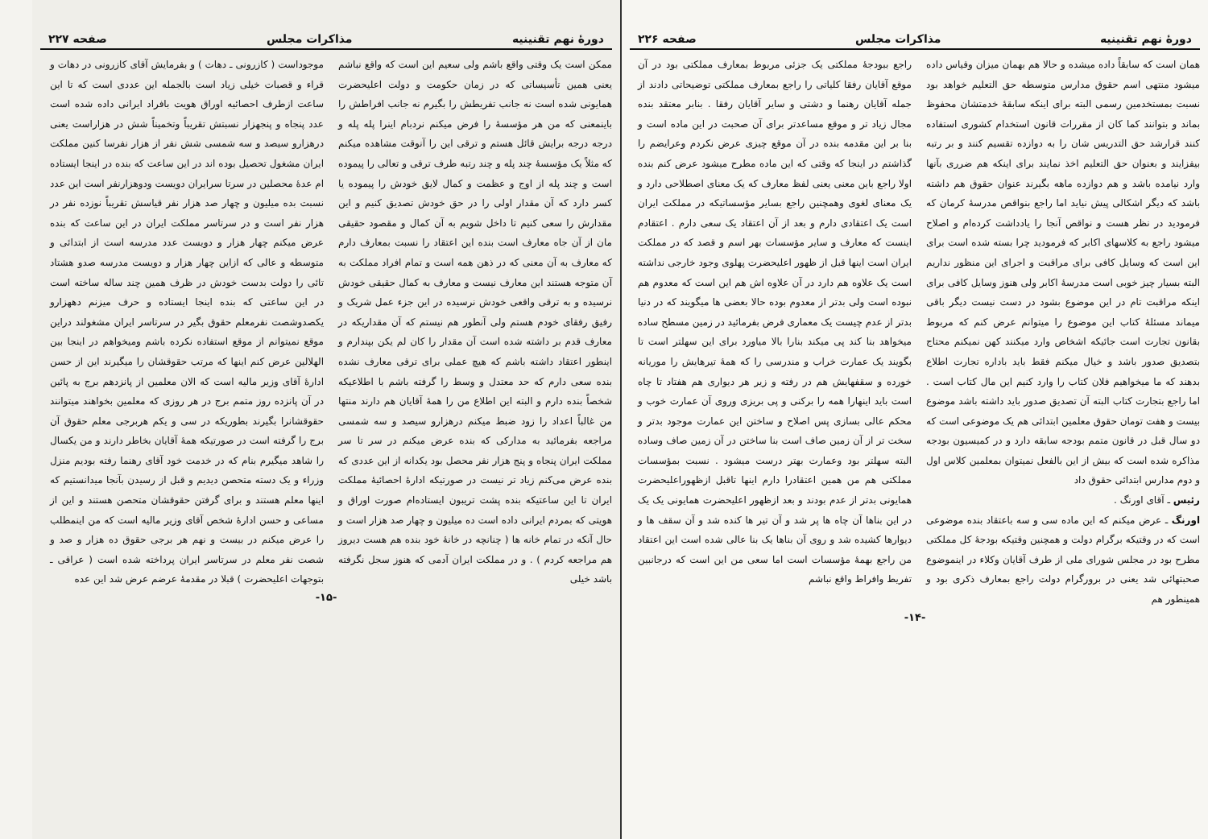دورهٔ نهم تقنینیه مذاکرات مجلس صفحه ۲۲۶
همان است که سابقاً داده میشده و حالا هم بهمان میزان وقیاس داده میشود منتهی اسم حقوق مدارس متوسطه حق التعلیم خواهد بود نسبت بمستخدمین رسمی البته برای اینکه سابقهٔ خدمتشان محفوظ بماند و بتوانند کما کان از مقررات قانون استخدام کشوری استفاده کنند قرارشد حق التدریس شان را به دوازده تقسیم کنند و بر رتبه بیفزایند و بعنوان حق التعلیم اخذ نمایند برای اینکه هم ضرری بآنها وارد نیامده باشد و هم دوازده ماهه بگیرند عنوان حقوق هم داشته باشد که دیگر اشکالی پیش نیاید اما راجع بنواقص مدرسهٔ کرمان که فرمودید در نظر هست و نواقص آنجا را یادداشت کرده‌ام و اصلاح میشود راجع به کلاسهای اکابر که فرمودید چرا بسته شده است برای این است که وسایل کافی برای مراقبت و اجرای این منظور نداریم البته بسیار چیز خوبی است مدرسهٔ اکابر ولی هنوز وسایل کافی برای اینکه مراقبت تام در این موضوع بشود در دست نیست دیگر باقی میماند مسئلهٔ کتاب این موضوع را میتوانم عرض کنم که مربوط بقانون تجارت است جائیکه اشخاص وارد میکنند کهن نمیکنم محتاج بتصدیق صدور باشد و خیال میکنم فقط باید باداره تجارت اطلاع بدهند که ما میخواهیم فلان کتاب را وارد کنیم این مال کتاب است . اما راجع بتجارت کتاب البته آن تصدیق صدور باید داشته باشد موضوع بیست و هفت تومان حقوق معلمین ابتدائی هم یک موضوعی است که دو سال قبل در قانون متمم بودجه سابقه دارد و در کمیسیون بودجه مذاکره شده است که بیش از این بالفعل نمیتوان بمعلمین کلاس اول و دوم مدارس ابتدائی حقوق داد
رئیس ـ آقای اورنگ .
اورنگ ـ عرض میکنم که این ماده سی و سه باعتقاد بنده موضوعی است که در وقتیکه برگرام دولت و همچنین وقتیکه بودجهٔ کل مملکتی مطرح بود در مجلس شورای ملی از طرف آقایان وکلاء در اینموضوع صحبتهائی شد یعنی در برورگرام دولت راجع بمعارف ذکری بود و همینطور هم
راجع ببودجهٔ مملکتی یک جزئی مربوط بمعارف مملکتی بود در آن موقع آقایان رفقا کلیاتی را راجع بمعارف مملکتی توضیحاتی دادند از جمله آقایان رهنما و دشتی و سایر آقایان رفقا . بنابر معتقد بنده مجال زیاد تر و موقع مساعدتر برای آن صحبت در این ماده است و بنا بر این مقدمه بنده در آن موقع چیزی عرض نکردم وعرایضم را گذاشتم در اینجا که وقتی که این ماده مطرح میشود عرض کنم بنده اولا راجع باین معنی یعنی لفظ معارف که یک معنای اصطلاحی دارد و یک معنای لغوی وهمچنین راجع بسایر مؤسساتیکه در مملکت ایران است یک اعتقادی دارم و بعد از آن اعتقاد یک سعی دارم . اعتقادم اینست که معارف و سایر مؤسسات بهر اسم و قصد که در مملکت ایران است اینها قبل از ظهور اعلیحضرت پهلوی وجود خارجی نداشته است یک علاوه هم دارد در آن علاوه اش هم این است که معدوم هم نبوده است ولی بدتر از معدوم بوده حالا بعضی ها میگویند که در دنیا بدتر از عدم چیست یک معماری فرض بفرمائید در زمین مسطح ساده میخواهد بنا کند پی میکند بنارا بالا میاورد برای این سهلتر است تا بگویند یک عمارت خراب و مندرسی را که همهٔ تیرهایش را موریانه خورده و سقفهایش هم در رفته و زیر هر دیواری هم هفتاد تا چاه است باید اینهارا همه را برکنی و پی بریزی وروی آن عمارت خوب و محکم عالی بسازی پس اصلاح و ساختن این عمارت موجود بدتر و سخت تر از آن زمین صاف است بنا ساختن در آن زمین صاف وساده البته سهلتر بود وعمارت بهتر درست میشود . نسبت بمؤسسات مملکتی هم من همین اعتقادرا دارم اینها تاقبل ازظهوراعلیحضرت همایونی بدتر از عدم بودند و بعد ازظهور اعلیحضرت همایونی یک یک در این بناها آن چاه ها پر شد و آن تیر ها کنده شد و آن سقف ها و دیوارها کشیده شد و روی آن بناها یک بنا عالی شده است این اعتقاد من راجع بهمهٔ مؤسسات است اما سعی من این است که درجانبین تفریط وافراط واقع نباشم
-۱۴-
دورهٔ نهم تقنینیه مذاکرات مجلس صفحه ۲۲۷
ممکن است یک وقتی واقع باشم ولی سعیم این است که واقع نباشم یعنی همین تأسیساتی که در زمان حکومت و دولت اعلیحضرت همایونی شده است نه جانب تفریطش را بگیرم نه جانب افراطش را باینمعنی که من هر مؤسسهٔ را فرض میکنم نردبام اینرا پله پله و درجه درجه برایش قائل هستم و ترقی این را آنوقت مشاهده میکنم که مثلاً یک مؤسسهٔ چند پله و چند رتبه طرف ترقی و تعالی را پیموده است و چند پله از اوج و عظمت و کمال لایق خودش را پیموده یا کسر دارد که آن مقدار اولی را در حق خودش تصدیق کنیم و این مقدارش را سعی کنیم تا داخل شویم به آن کمال و مقصود حقیقی مان از آن جاه معارف است بنده این اعتقاد را نسبت بمعارف دارم که معارف به آن معنی که در ذهن همه است و تمام افراد مملکت به آن متوجه هستند این معارف نیست و معارف به کمال حقیقی خودش نرسیده و به ترقی واقعی خودش نرسیده در این جزء عمل شریک و رفیق رفقای خودم هستم ولی آنطور هم نیستم که آن مقداریکه در معارف قدم بر داشته شده است آن مقدار را کان لم یکن بپندارم و اینطور اعتقاد داشته باشم که هیچ عملی برای ترقی معارف نشده بنده سعی دارم که حد معتدل و وسط را گرفته باشم با اطلاعیکه شخصاً بنده دارم و البته این اطلاع من را همهٔ آقایان هم دارند منتها من غالباً اعداد را زود ضبط میکنم درهزارو سیصد و سه شمسی مراجعه بفرمائید به مدارکی که بنده عرض میکنم در سر تا سر مملکت ایران پنجاه و پنج هزار نفر محصل بود یکدانه از این عددی که بنده عرض می‌کنم زیاد تر نیست در صورتیکه ادارهٔ احصائیهٔ مملکت ایران تا این ساعتیکه بنده پشت تریبون ایستاده‌ام صورت اوراق و هویتی که بمردم ایرانی داده است ده میلیون و چهار صد هزار است و حال آنکه در تمام خانه ها ( چنانچه در خانهٔ خود بنده هم هست دیروز هم مراجعه کردم ) . و در مملکت ایران آدمی که هنوز سجل نگرفته باشد خیلی
موجوداست ( کازرونی ـ دهات ) و بفرمایش آقای کازرونی در دهات و قراء و قصبات خیلی زیاد است بالجمله این عددی است که تا این ساعت ازطرف احصائیه اوراق هویت بافراد ایرانی داده شده است عدد پنجاه و پنجهزار نسبتش تقریباً وتخمیناً شش در هزاراست یعنی درهزارو سیصد و سه شمسی شش نفر از هزار نفرسا کنین مملکت ایران مشغول تحصیل بوده اند در این ساعت که بنده در اینجا ایستاده ام عدهٔ محصلین در سرتا سرایران دویست ودوهزارنفر است این عدد نسبت بده میلیون و چهار صد هزار نفر قیاسش تقریباً نوزده نفر در هزار نفر است و در سرتاسر مملکت ایران در این ساعت که بنده عرض میکنم چهار هزار و دویست عدد مدرسه است از ابتدائی و متوسطه و عالی که ازاین چهار هزار و دویست مدرسه صدو هشتاد تائی را دولت بدست خودش در ظرف همین چند ساله ساخته است در این ساعتی که بنده اینجا ایستاده و حرف میزنم دههزارو یکصدوشصت نفرمعلم حقوق بگیر در سرتاسر ایران مشغولند دراین موقع نمیتوانم از موقع استفاده نکرده باشم ومیخواهم در اینجا بین الهلالین عرض کنم اینها که مرتب حقوقشان را میگیرند این از حسن ادارهٔ آقای وزیر مالیه است که الان معلمین از پانزدهم برج به پائین در آن پانزده روز متمم برج در هر روزی که معلمین بخواهند میتوانند حقوقشانرا بگیرند بطوریکه در سی و یکم هربرجی معلم حقوق آن برج را گرفته است در صورتیکه همهٔ آقایان بخاطر دارند و من یکسال را شاهد میگیرم بنام که در خدمت خود آقای رهنما رفته بودیم منزل وزراء و یک دسته متحصن دیدیم و قبل از رسیدن بآنجا میدانستیم که اینها معلم هستند و برای گرفتن حقوقشان متحصن هستند و این از مساعی و حسن ادارهٔ شخص آقای وزیر مالیه است که من اینمطلب را عرض میکنم در بیست و نهم هر برجی حقوق ده هزار و صد و شصت نفر معلم در سرتاسر ایران پرداخته شده است ( عراقی ـ بتوجهات اعلیحضرت ) قبلا در مقدمهٔ عرضم عرض شد این عده
-۱۵-